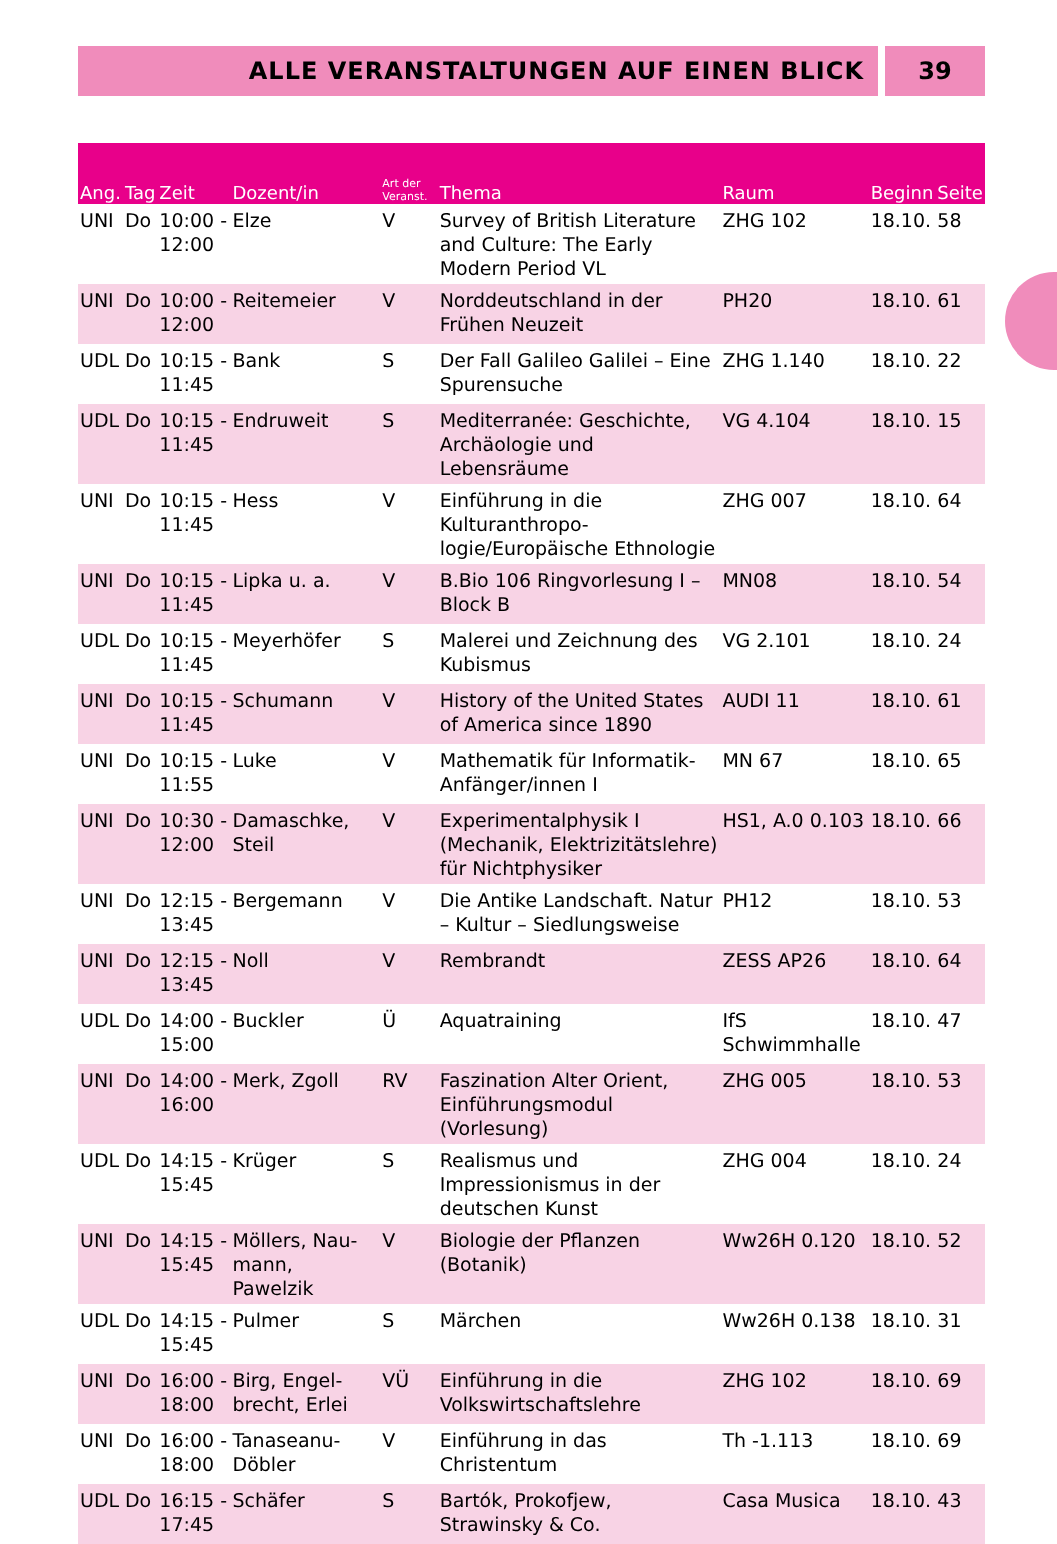ALLE VERANSTALTUNGEN AUF EINEN BLICK
39
| Ang. | Tag | Zeit | Dozent/in | Art der Veranst. | Thema | Raum | Beginn | Seite |
| --- | --- | --- | --- | --- | --- | --- | --- | --- |
| UNI | Do | 10:00 - 12:00 | Elze | V | Survey of British Literature and Cul­ture: The Early Modern Period VL | ZHG 102 | 18.10. | 58 |
| UNI | Do | 10:00 - 12:00 | Reitemeier | V | Norddeutschland in der Frühen Neuzeit | PH20 | 18.10. | 61 |
| UDL | Do | 10:15 - 11:45 | Bank | S | Der Fall Galileo Galilei – Eine Spurensuche | ZHG 1.140 | 18.10. | 22 |
| UDL | Do | 10:15 - 11:45 | Endruweit | S | Mediterranée: Geschichte, Archäologie und Lebensräume | VG 4.104 | 18.10. | 15 |
| UNI | Do | 10:15 - 11:45 | Hess | V | Einführung in die Kulturanthropo­logie/Europäische Ethnologie | ZHG 007 | 18.10. | 64 |
| UNI | Do | 10:15 - 11:45 | Lipka u. a. | V | B.Bio 106 Ringvorlesung I – Block B | MN08 | 18.10. | 54 |
| UDL | Do | 10:15 - 11:45 | Meyerhöfer | S | Malerei und Zeichnung des Kubis­mus | VG 2.101 | 18.10. | 24 |
| UNI | Do | 10:15 - 11:45 | Schumann | V | History of the United States of Ame­rica since 1890 | AUDI 11 | 18.10. | 61 |
| UNI | Do | 10:15 - 11:55 | Luke | V | Mathematik für Informatik-Anfän­ger/innen I | MN 67 | 18.10. | 65 |
| UNI | Do | 10:30 - 12:00 | Damaschke, Steil | V | Experimentalphysik I (Mechanik, Elektrizitätslehre) für Nichtphysiker | HS1, A.0 0.103 | 18.10. | 66 |
| UNI | Do | 12:15 - 13:45 | Bergemann | V | Die Antike Landschaft. Natur – Kultur – Siedlungsweise | PH12 | 18.10. | 53 |
| UNI | Do | 12:15 - 13:45 | Noll | V | Rembrandt | ZESS AP26 | 18.10. | 64 |
| UDL | Do | 14:00 - 15:00 | Buckler | Ü | Aquatraining | IfS Schwimmhalle | 18.10. | 47 |
| UNI | Do | 14:00 - 16:00 | Merk, Zgoll | RV | Faszination Alter Orient, Einfüh­rungsmodul (Vorlesung) | ZHG 005 | 18.10. | 53 |
| UDL | Do | 14:15 - 15:45 | Krüger | S | Realismus und Impressionismus in der deutschen Kunst | ZHG 004 | 18.10. | 24 |
| UNI | Do | 14:15 - 15:45 | Möllers, Nau­mann, Pawelzik | V | Biologie der Pflanzen (Botanik) | Ww26H 0.120 | 18.10. | 52 |
| UDL | Do | 14:15 - 15:45 | Pulmer | S | Märchen | Ww26H 0.138 | 18.10. | 31 |
| UNI | Do | 16:00 - 18:00 | Birg, Engel­brecht, Erlei | VÜ | Einführung in die Volkswirtschafts­lehre | ZHG 102 | 18.10. | 69 |
| UNI | Do | 16:00 - 18:00 | Tanaseanu-Döbler | V | Einführung in das Christentum | Th -1.113 | 18.10. | 69 |
| UDL | Do | 16:15 - 17:45 | Schäfer | S | Bartók, Prokofjew, Strawinsky & Co. | Casa Musica | 18.10. | 43 |